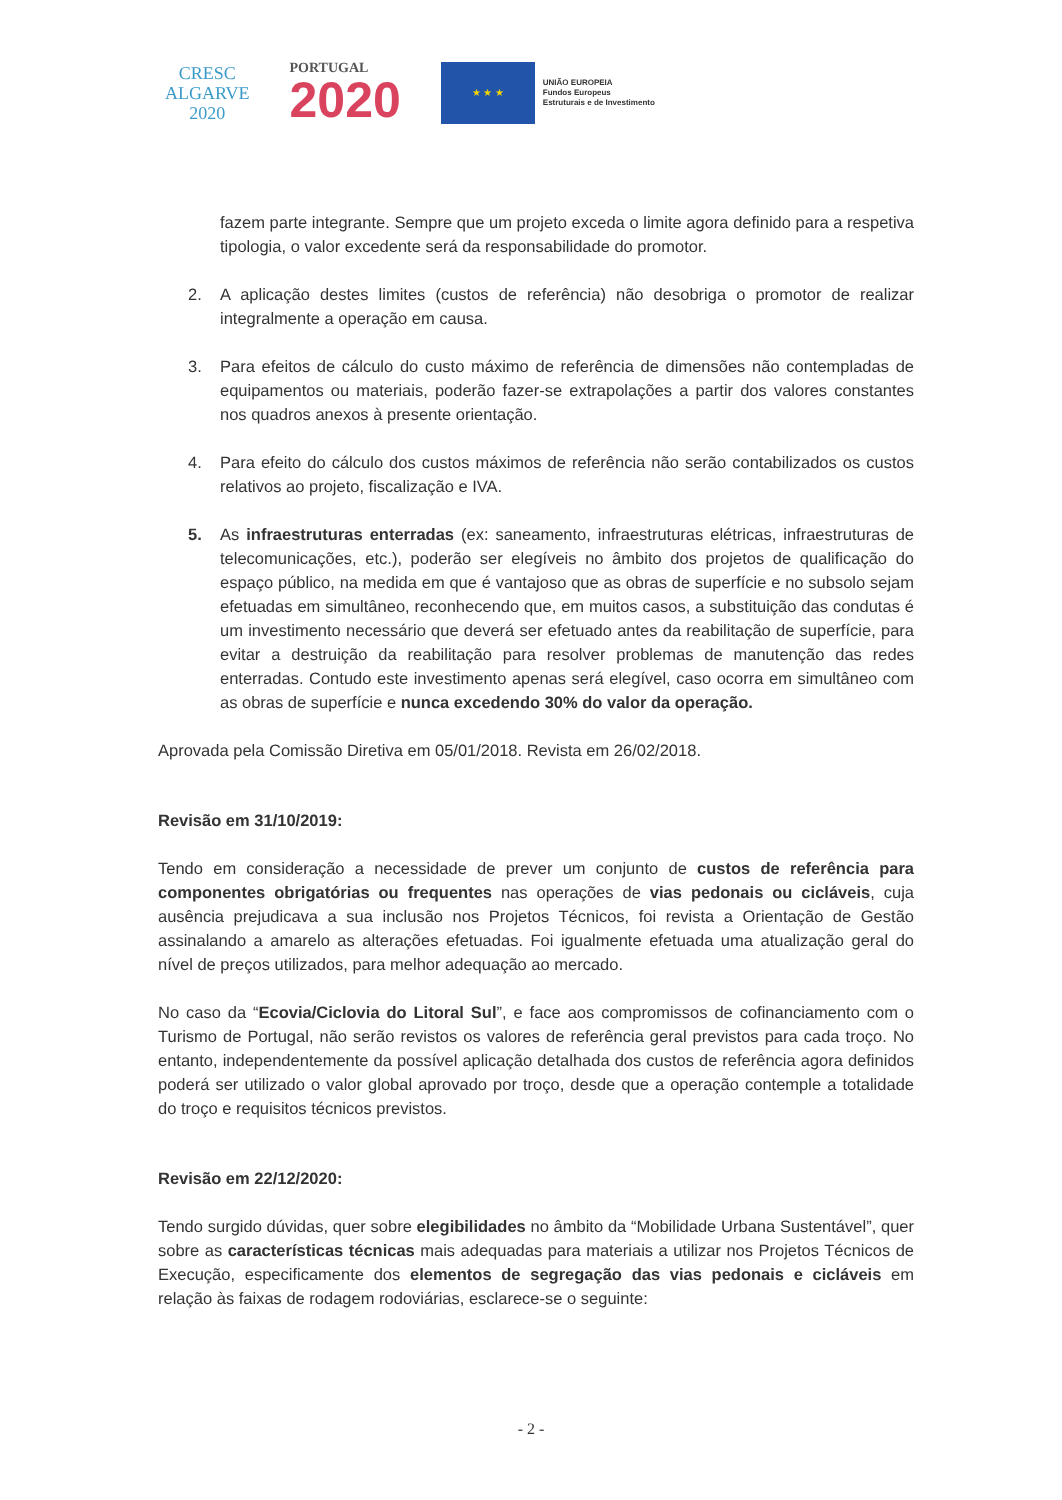CRESC
ALGARVE
2020
PORTUGAL
2020
★ ★ ★
UNIÃO EUROPEIA
Fundos Europeus
Estruturais e de Investimento
fazem parte integrante. Sempre que um projeto exceda o limite agora definido para a respetiva tipologia, o valor excedente será da responsabilidade do promotor.
2. A aplicação destes limites (custos de referência) não desobriga o promotor de realizar integralmente a operação em causa.
3. Para efeitos de cálculo do custo máximo de referência de dimensões não contempladas de equipamentos ou materiais, poderão fazer-se extrapolações a partir dos valores constantes nos quadros anexos à presente orientação.
4. Para efeito do cálculo dos custos máximos de referência não serão contabilizados os custos relativos ao projeto, fiscalização e IVA.
5. As infraestruturas enterradas (ex: saneamento, infraestruturas elétricas, infraestruturas de telecomunicações, etc.), poderão ser elegíveis no âmbito dos projetos de qualificação do espaço público, na medida em que é vantajoso que as obras de superfície e no subsolo sejam efetuadas em simultâneo, reconhecendo que, em muitos casos, a substituição das condutas é um investimento necessário que deverá ser efetuado antes da reabilitação de superfície, para evitar a destruição da reabilitação para resolver problemas de manutenção das redes enterradas. Contudo este investimento apenas será elegível, caso ocorra em simultâneo com as obras de superfície e nunca excedendo 30% do valor da operação.
Aprovada pela Comissão Diretiva em 05/01/2018. Revista em 26/02/2018.
Revisão em 31/10/2019:
Tendo em consideração a necessidade de prever um conjunto de custos de referência para componentes obrigatórias ou frequentes nas operações de vias pedonais ou cicláveis, cuja ausência prejudicava a sua inclusão nos Projetos Técnicos, foi revista a Orientação de Gestão assinalando a amarelo as alterações efetuadas. Foi igualmente efetuada uma atualização geral do nível de preços utilizados, para melhor adequação ao mercado.
No caso da “Ecovia/Ciclovia do Litoral Sul”, e face aos compromissos de cofinanciamento com o Turismo de Portugal, não serão revistos os valores de referência geral previstos para cada troço. No entanto, independentemente da possível aplicação detalhada dos custos de referência agora definidos poderá ser utilizado o valor global aprovado por troço, desde que a operação contemple a totalidade do troço e requisitos técnicos previstos.
Revisão em 22/12/2020:
Tendo surgido dúvidas, quer sobre elegibilidades no âmbito da “Mobilidade Urbana Sustentável”, quer sobre as características técnicas mais adequadas para materiais a utilizar nos Projetos Técnicos de Execução, especificamente dos elementos de segregação das vias pedonais e cicláveis em relação às faixas de rodagem rodoviárias, esclarece-se o seguinte:
- 2 -